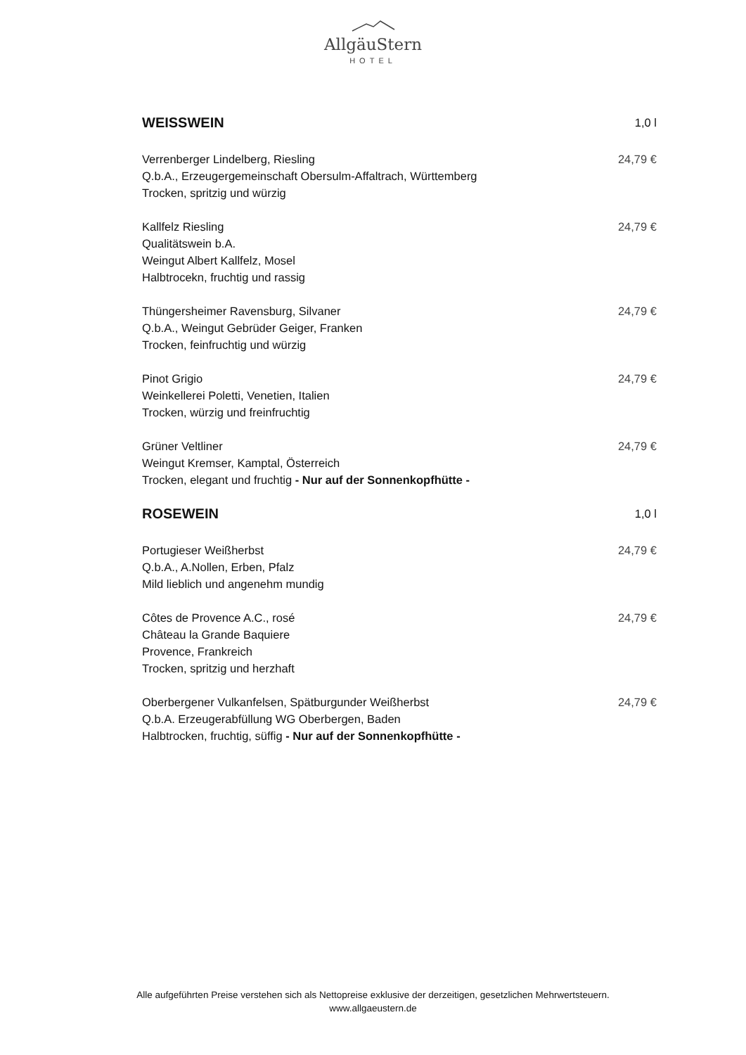AllgäuStern
HOTEL
WEISSWEIN
1,0 l
Verrenberger Lindelberg, Riesling 24,79 €
Q.b.A., Erzeugergemeinschaft Obersulm-Affaltrach, Württemberg
Trocken, spritzig und würzig
Kallfelz Riesling 24,79 €
Qualitätswein b.A.
Weingut Albert Kallfelz, Mosel
Halbtrocekn, fruchtig und rassig
Thüngersheimer Ravensburg, Silvaner 24,79 €
Q.b.A., Weingut Gebrüder Geiger, Franken
Trocken, feinfruchtig und würzig
Pinot Grigio 24,79 €
Weinkellerei Poletti, Venetien, Italien
Trocken, würzig und freinfruchtig
Grüner Veltliner 24,79 €
Weingut Kremser, Kamptal, Österreich
Trocken, elegant und fruchtig - Nur auf der Sonnenkopfhütte -
ROSEWEIN
1,0 l
Portugieser Weißherbst 24,79 €
Q.b.A., A.Nollen, Erben, Pfalz
Mild lieblich und angenehm mundig
Côtes de Provence A.C., rosé 24,79 €
Château la Grande Baquiere
Provence, Frankreich
Trocken, spritzig und herzhaft
Oberbergener Vulkanfelsen, Spätburgunder Weißherbst 24,79 €
Q.b.A. Erzeugerabfüllung WG Oberbergen, Baden
Halbtrocken, fruchtig, süffig - Nur auf der Sonnenkopfhütte -
Alle aufgeführten Preise verstehen sich als Nettopreise exklusive der derzeitigen, gesetzlichen Mehrwertsteuern.
www.allgaeustern.de